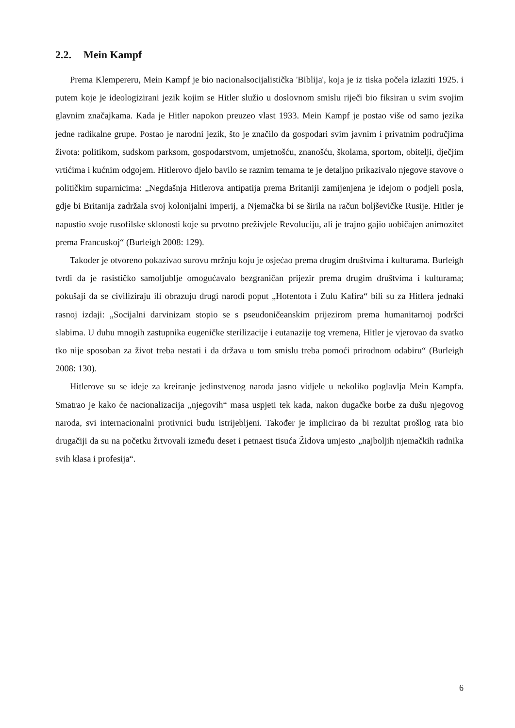2.2. Mein Kampf
Prema Klempereru, Mein Kampf je bio nacionalsocijalistička 'Biblija', koja je iz tiska počela izlaziti 1925. i putem koje je ideologizirani jezik kojim se Hitler služio u doslovnom smislu riječi bio fiksiran u svim svojim glavnim značajkama. Kada je Hitler napokon preuzeo vlast 1933. Mein Kampf je postao više od samo jezika jedne radikalne grupe. Postao je narodni jezik, što je značilo da gospodari svim javnim i privatnim područjima života: politikom, sudskom parksom, gospodarstvom, umjetnošću, znanošću, školama, sportom, obitelji, dječjim vrtićima i kućnim odgojem. Hitlerovo djelo bavilo se raznim temama te je detaljno prikazivalo njegove stavove o političkim suparnicima: „Negdašnja Hitlerova antipatija prema Britaniji zamijenjena je idejom o podjeli posla, gdje bi Britanija zadržala svoj kolonijalni imperij, a Njemačka bi se širila na račun boljševičke Rusije. Hitler je napustio svoje rusofilske sklonosti koje su prvotno preživjele Revoluciju, ali je trajno gajio uobičajen animozitet prema Francuskoj“ (Burleigh 2008: 129).
Također je otvoreno pokazivao surovu mržnju koju je osjećao prema drugim društvima i kulturama. Burleigh tvrdi da je rasističko samoljublje omogućavalo bezgraničan prijezir prema drugim društvima i kulturama; pokušaji da se civiliziraju ili obrazuju drugi narodi poput „Hotentota i Zulu Kafira“ bili su za Hitlera jednaki rasnoj izdaji: „Socijalni darvinizam stopio se s pseudoničeanskim prijezirom prema humanitarnoj podršci slabima. U duhu mnogih zastupnika eugeničke sterilizacije i eutanazije tog vremena, Hitler je vjerovao da svatko tko nije sposoban za život treba nestati i da država u tom smislu treba pomoći prirodnom odabiru“ (Burleigh 2008: 130).
Hitlerove su se ideje za kreiranje jedinstvenog naroda jasno vidjele u nekoliko poglavlja Mein Kampfa. Smatrao je kako će nacionalizacija „njegovih“ masa uspjeti tek kada, nakon dugačke borbe za dušu njegovog naroda, svi internacionalni protivnici budu istrijebljeni. Također je implicirao da bi rezultat prošlog rata bio drugačiji da su na početku žrtvovali između deset i petnaest tisuća Židova umjesto „najboljih njemačkih radnika svih klasa i profesija“.
6